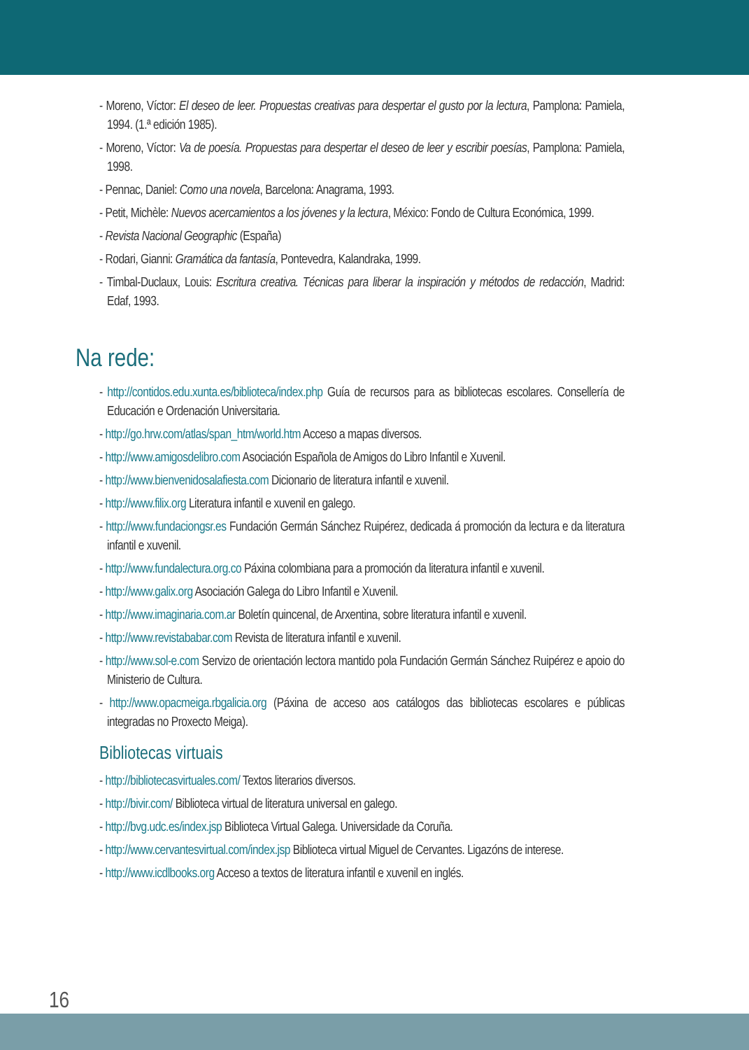- Moreno, Víctor: El deseo de leer. Propuestas creativas para despertar el gusto por la lectura, Pamplona: Pamiela, 1994. (1.ª edición 1985).
- Moreno, Víctor: Va de poesía. Propuestas para despertar el deseo de leer y escribir poesías, Pamplona: Pamiela, 1998.
- Pennac, Daniel: Como una novela, Barcelona: Anagrama, 1993.
- Petit, Michèle: Nuevos acercamientos a los jóvenes y la lectura, México: Fondo de Cultura Económica, 1999.
- Revista Nacional Geographic (España)
- Rodari, Gianni: Gramática da fantasía, Pontevedra, Kalandraka, 1999.
- Timbal-Duclaux, Louis: Escritura creativa. Técnicas para liberar la inspiración y métodos de redacción, Madrid: Edaf, 1993.
Na rede:
- http://contidos.edu.xunta.es/biblioteca/index.php Guía de recursos para as bibliotecas escolares. Consellería de Educación e Ordenación Universitaria.
- http://go.hrw.com/atlas/span_htm/world.htm Acceso a mapas diversos.
- http://www.amigosdelibro.com Asociación Española de Amigos do Libro Infantil e Xuvenil.
- http://www.bienvenidosalafiesta.com Dicionario de literatura infantil e xuvenil.
- http://www.filix.org Literatura infantil e xuvenil en galego.
- http://www.fundaciongsr.es Fundación Germán Sánchez Ruipérez, dedicada á promoción da lectura e da literatura infantil e xuvenil.
- http://www.fundalectura.org.co Páxina colombiana para a promoción da literatura infantil e xuvenil.
- http://www.galix.org Asociación Galega do Libro Infantil e Xuvenil.
- http://www.imaginaria.com.ar Boletín quincenal, de Arxentina, sobre literatura infantil e xuvenil.
- http://www.revistababar.com Revista de literatura infantil e xuvenil.
- http://www.sol-e.com Servizo de orientación lectora mantido pola Fundación Germán Sánchez Ruipérez e apoio do Ministerio de Cultura.
- http://www.opacmeiga.rbgalicia.org (Páxina de acceso aos catálogos das bibliotecas escolares e públicas integradas no Proxecto Meiga).
Bibliotecas virtuais
- http://bibliotecasvirtuales.com/ Textos literarios diversos.
- http://bivir.com/ Biblioteca virtual de literatura universal en galego.
- http://bvg.udc.es/index.jsp Biblioteca Virtual Galega. Universidade da Coruña.
- http://www.cervantesvirtual.com/index.jsp Biblioteca virtual Miguel de Cervantes. Ligazóns de interese.
- http://www.icdlbooks.org Acceso a textos de literatura infantil e xuvenil en inglés.
16